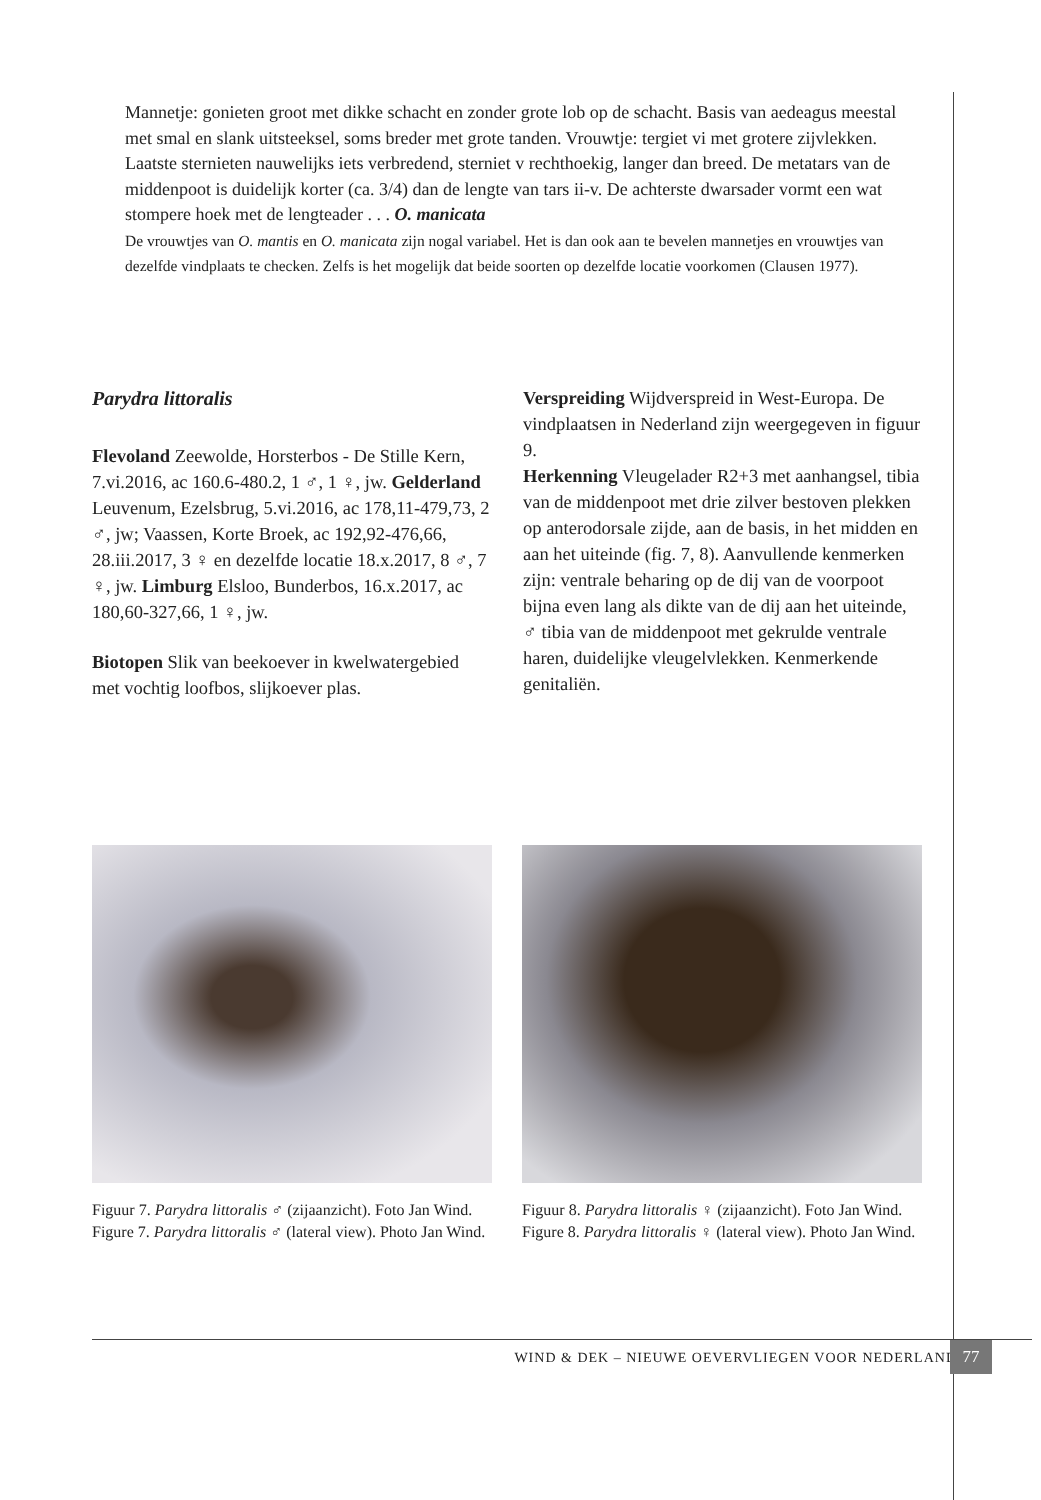Mannetje: gonieten groot met dikke schacht en zonder grote lob op de schacht. Basis van aedeagus meestal met smal en slank uitsteeksel, soms breder met grote tanden. Vrouwtje: tergiet vi met grotere zijvlekken. Laatste sternieten nauwelijks iets verbredend, sterniet v rechthoekig, langer dan breed. De metatars van de middenpoot is duidelijk korter (ca. 3/4) dan de lengte van tars ii-v. De achterste dwarsader vormt een wat stompere hoek met de lengteader . . . O. manicata
De vrouwtjes van O. mantis en O. manicata zijn nogal variabel. Het is dan ook aan te bevelen mannetjes en vrouwtjes van dezelfde vindplaats te checken. Zelfs is het mogelijk dat beide soorten op dezelfde locatie voorkomen (Clausen 1977).
Parydra littoralis
Flevoland Zeewolde, Horsterbos - De Stille Kern, 7.vi.2016, ac 160.6-480.2, 1 ♂, 1 ♀, jw. Gelderland Leuvenum, Ezelsbrug, 5.vi.2016, ac 178,11-479,73, 2 ♂, jw; Vaassen, Korte Broek, ac 192,92-476,66, 28.iii.2017, 3 ♀ en dezelfde locatie 18.x.2017, 8 ♂, 7 ♀, jw. Limburg Elsloo, Bunderbos, 16.x.2017, ac 180,60-327,66, 1 ♀, jw.
Biotopen Slik van beekoever in kwelwatergebied met vochtig loofbos, slijkoever plas.
Verspreiding Wijdverspreid in West-Europa. De vindplaatsen in Nederland zijn weergegeven in figuur 9.
Herkenning Vleugelader R2+3 met aanhangsel, tibia van de middenpoot met drie zilver bestoven plekken op anterodorsale zijde, aan de basis, in het midden en aan het uiteinde (fig. 7, 8). Aanvullende kenmerken zijn: ventrale beharing op de dij van de voorpoot bijna even lang als dikte van de dij aan het uiteinde, ♂ tibia van de middenpoot met gekrulde ventrale haren, duidelijke vleugelvlekken. Kenmerkende genitaliën.
Figuur 7. Parydra littoralis ♂ (zijaanzicht). Foto Jan Wind.
Figure 7. Parydra littoralis ♂ (lateral view). Photo Jan Wind.
Figuur 8. Parydra littoralis ♀ (zijaanzicht). Foto Jan Wind.
Figure 8. Parydra littoralis ♀ (lateral view). Photo Jan Wind.
WIND & DEK – NIEUWE OEVERVLIEGEN VOOR NEDERLAND 77